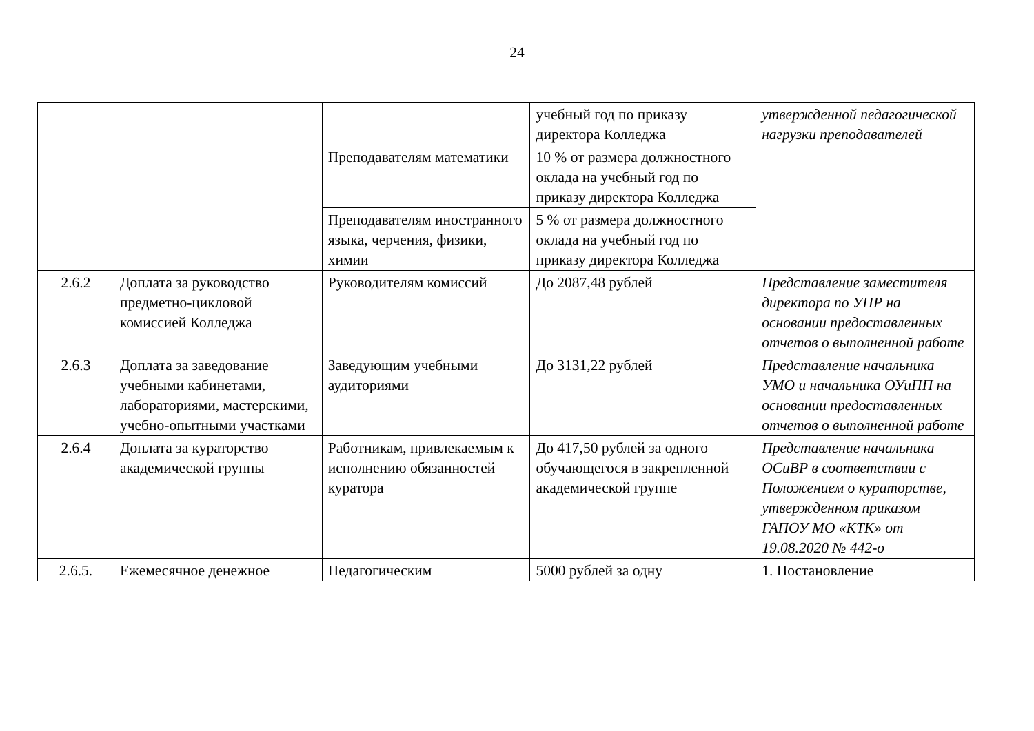24
| | | | учебный год по приказу директора Колледжа | утвержденной педагогической нагрузки преподавателей |
| | | Преподавателям математики | 10 % от размера должностного оклада на учебный год по приказу директора Колледжа | |
| | | Преподавателям иностранного языка, черчения, физики, химии | 5 % от размера должностного оклада на учебный год по приказу директора Колледжа | |
| 2.6.2 | Доплата за руководство предметно-цикловой комиссией Колледжа | Руководителям комиссий | До 2087,48 рублей | Представление заместителя директора по УПР на основании предоставленных отчетов о выполненной работе |
| 2.6.3 | Доплата за заведование учебными кабинетами, лабораториями, мастерскими, учебно-опытными участками | Заведующим учебными аудиториями | До 3131,22 рублей | Представление начальника УМО и начальника ОУиПП на основании предоставленных отчетов о выполненной работе |
| 2.6.4 | Доплата за кураторство академической группы | Работникам, привлекаемым к исполнению обязанностей куратора | До 417,50 рублей за одного обучающегося в закрепленной академической группе | Представление начальника ОСиВР в соответствии с Положением о кураторстве, утвержденном приказом ГАПОУ МО «КТК» от 19.08.2020 № 442-о |
| 2.6.5. | Ежемесячное денежное | Педагогическим | 5000 рублей за одну | 1. Постановление |